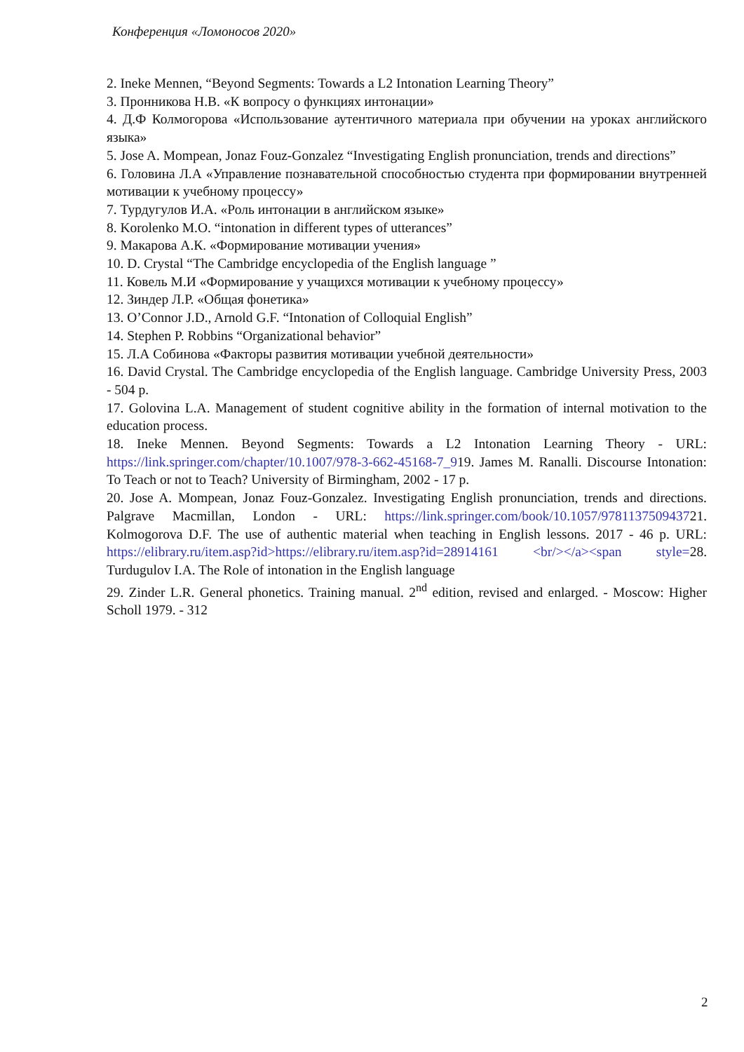Конференция «Ломоносов 2020»
2. Ineke Mennen, “Beyond Segments: Towards a L2 Intonation Learning Theory”
3. Пронникова Н.В. «К вопросу о функциях интонации»
4. Д.Ф Колмогорова «Использование аутентичного материала при обучении на уроках английского языка»
5. Jose A. Mompean, Jonaz Fouz-Gonzalez “Investigating English pronunciation, trends and directions”
6. Головина Л.А «Управление познавательной способностью студента при формировании внутренней мотивации к учебному процессу»
7. Турдугулов И.А. «Роль интонации в английском языке»
8. Korolenko M.O. “intonation in different types of utterances”
9. Макарова А.К. «Формирование мотивации учения»
10. D. Crystal “The Cambridge encyclopedia of the English language ”
11. Ковель М.И «Формирование у учащихся мотивации к учебному процессу»
12. Зиндер Л.Р. «Общая фонетика»
13. O’Connor J.D., Arnold G.F. “Intonation of Colloquial English”
14. Stephen P. Robbins “Organizational behavior”
15. Л.А Собинова «Факторы развития мотивации учебной деятельности»
16. David Crystal. The Cambridge encyclopedia of the English language. Cambridge University Press, 2003 - 504 p.
17. Golovina L.A. Management of student cognitive ability in the formation of internal motivation to the education process.
18. Ineke Mennen. Beyond Segments: Towards a L2 Intonation Learning Theory - URL: https://link.springer.com/chapter/10.1007/978-3-662-45168-7_919. James M. Ranalli. Discourse Intonation: To Teach or not to Teach? University of Birmingham, 2002 - 17 p.
20. Jose A. Mompean, Jonaz Fouz-Gonzalez. Investigating English pronunciation, trends and directions. Palgrave Macmillan, London - URL: https://link.springer.com/book/10.1057/978113750943721. Kolmogorova D.F. The use of authentic material when teaching in English lessons. 2017 - 46 p. URL: https://elibrary.ru/item.asp?id>https://elibrary.ru/item.asp?id=28914161 <br/></a><span style=28. Turdugulov I.A. The Role of intonation in the English language
29. Zinder L.R. General phonetics. Training manual. 2<sup>nd</sup> edition, revised and enlarged. - Moscow: Higher Scholl 1979. - 312
2